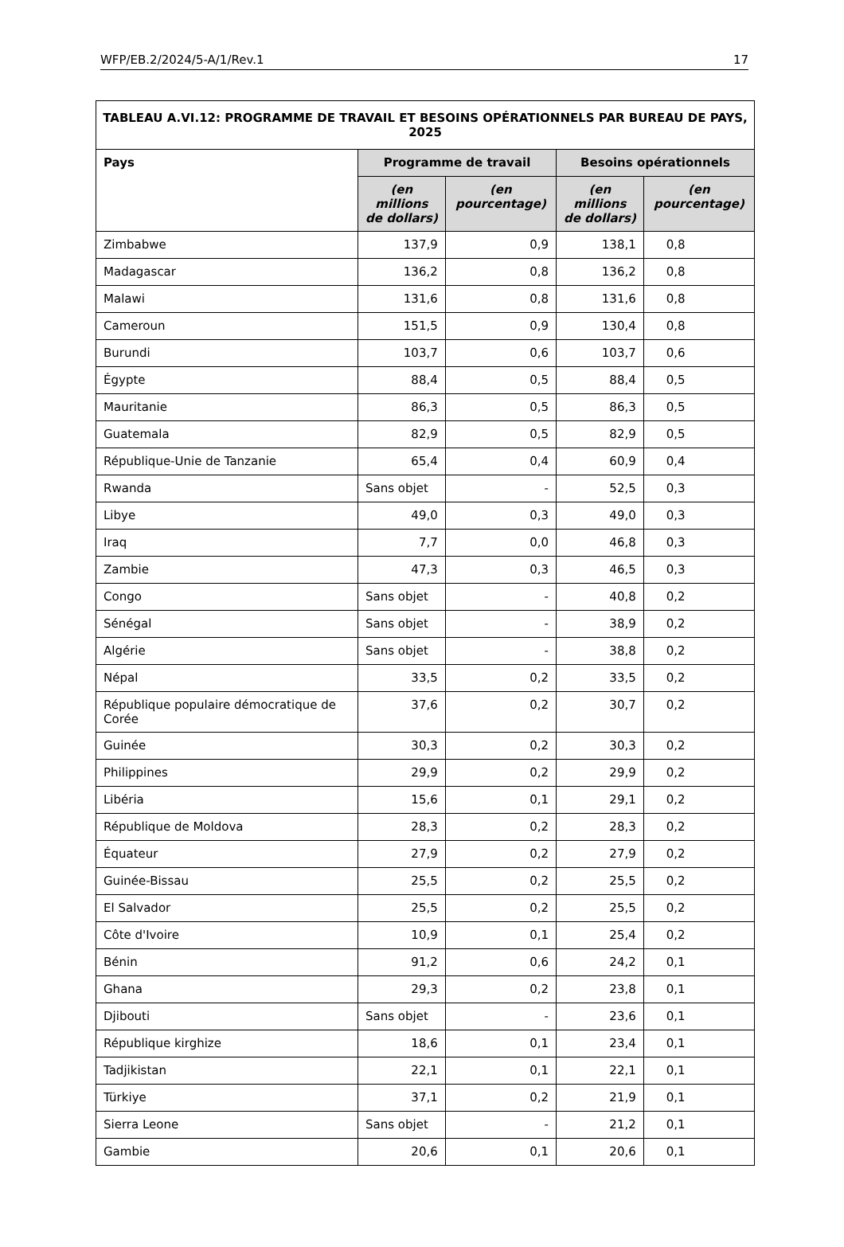WFP/EB.2/2024/5-A/1/Rev.1 17
| TABLEAU A.VI.12: PROGRAMME DE TRAVAIL ET BESOINS OPÉRATIONNELS PAR BUREAU DE PAYS, 2025 | | | | |
| Pays | Programme de travail | | Besoins opérationnels | |
| | (en millions de dollars) | (en pourcentage) | (en millions de dollars) | (en pourcentage) |
| Zimbabwe | 137,9 | 0,9 | 138,1 | 0,8 |
| Madagascar | 136,2 | 0,8 | 136,2 | 0,8 |
| Malawi | 131,6 | 0,8 | 131,6 | 0,8 |
| Cameroun | 151,5 | 0,9 | 130,4 | 0,8 |
| Burundi | 103,7 | 0,6 | 103,7 | 0,6 |
| Égypte | 88,4 | 0,5 | 88,4 | 0,5 |
| Mauritanie | 86,3 | 0,5 | 86,3 | 0,5 |
| Guatemala | 82,9 | 0,5 | 82,9 | 0,5 |
| République-Unie de Tanzanie | 65,4 | 0,4 | 60,9 | 0,4 |
| Rwanda | Sans objet | - | 52,5 | 0,3 |
| Libye | 49,0 | 0,3 | 49,0 | 0,3 |
| Iraq | 7,7 | 0,0 | 46,8 | 0,3 |
| Zambie | 47,3 | 0,3 | 46,5 | 0,3 |
| Congo | Sans objet | - | 40,8 | 0,2 |
| Sénégal | Sans objet | - | 38,9 | 0,2 |
| Algérie | Sans objet | - | 38,8 | 0,2 |
| Népal | 33,5 | 0,2 | 33,5 | 0,2 |
| République populaire démocratique de Corée | 37,6 | 0,2 | 30,7 | 0,2 |
| Guinée | 30,3 | 0,2 | 30,3 | 0,2 |
| Philippines | 29,9 | 0,2 | 29,9 | 0,2 |
| Libéria | 15,6 | 0,1 | 29,1 | 0,2 |
| République de Moldova | 28,3 | 0,2 | 28,3 | 0,2 |
| Équateur | 27,9 | 0,2 | 27,9 | 0,2 |
| Guinée-Bissau | 25,5 | 0,2 | 25,5 | 0,2 |
| El Salvador | 25,5 | 0,2 | 25,5 | 0,2 |
| Côte d'Ivoire | 10,9 | 0,1 | 25,4 | 0,2 |
| Bénin | 91,2 | 0,6 | 24,2 | 0,1 |
| Ghana | 29,3 | 0,2 | 23,8 | 0,1 |
| Djibouti | Sans objet | - | 23,6 | 0,1 |
| République kirghize | 18,6 | 0,1 | 23,4 | 0,1 |
| Tadjikistan | 22,1 | 0,1 | 22,1 | 0,1 |
| Türkiye | 37,1 | 0,2 | 21,9 | 0,1 |
| Sierra Leone | Sans objet | - | 21,2 | 0,1 |
| Gambie | 20,6 | 0,1 | 20,6 | 0,1 |